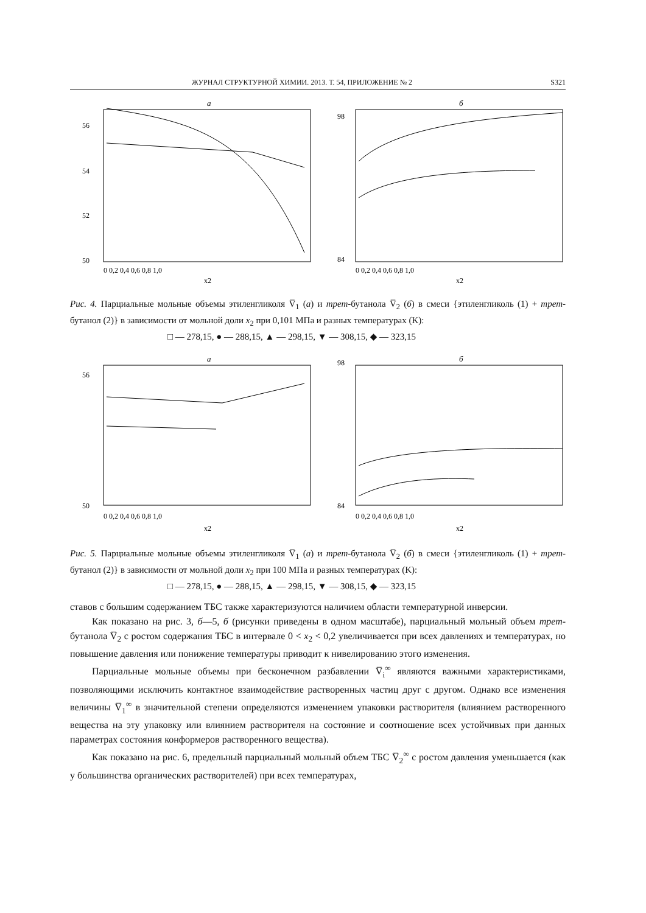ЖУРНАЛ СТРУКТУРНОЙ ХИМИИ. 2013. Т. 54, ПРИЛОЖЕНИЕ № 2 S321
а
56
54
52
50
0 0,2 0,4 0,6 0,8 1,0
x2
б
98
84
0 0,2 0,4 0,6 0,8 1,0
x2
Рис. 4. Парциальные мольные объемы этиленгликоля V̅<sub>1</sub> (а) и трет-бутанола V̅<sub>2</sub> (б) в смеси {этиленгликоль (1) + трет-бутанол (2)} в зависимости от мольной доли x<sub>2</sub> при 0,101 МПа и разных температурах (K):
□ — 278,15, ● — 288,15, ▲ — 298,15, ▼ — 308,15, ◆ — 323,15
а
56
50
0 0,2 0,4 0,6 0,8 1,0
x2
б
98
84
0 0,2 0,4 0,6 0,8 1,0
x2
Рис. 5. Парциальные мольные объемы этиленгликоля V̅<sub>1</sub> (а) и трет-бутанола V̅<sub>2</sub> (б) в смеси {этиленгликоль (1) + трет-бутанол (2)} в зависимости от мольной доли x<sub>2</sub> при 100 МПа и разных температурах (K):
□ — 278,15, ● — 288,15, ▲ — 298,15, ▼ — 308,15, ◆ — 323,15
ставов с большим содержанием ТБС также характеризуются наличием области температурной инверсии.
Как показано на рис. 3, б—5, б (рисунки приведены в одном масштабе), парциальный мольный объем трет-бутанола V̅<sub>2</sub> с ростом содержания ТБС в интервале 0 < x<sub>2</sub> < 0,2 увеличивается при всех давлениях и температурах, но повышение давления или понижение температуры приводит к нивелированию этого изменения.
Парциальные мольные объемы при бесконечном разбавлении V̅<sub>i</sub><sup>∞</sup> являются важными характеристиками, позволяющими исключить контактное взаимодействие растворенных частиц друг с другом. Однако все изменения величины V̅<sub>1</sub><sup>∞</sup> в значительной степени определяются изменением упаковки растворителя (влиянием растворенного вещества на эту упаковку или влиянием растворителя на состояние и соотношение всех устойчивых при данных параметрах состояния конформеров растворенного вещества).
Как показано на рис. 6, предельный парциальный мольный объем ТБС V̅<sub>2</sub><sup>∞</sup> с ростом давления уменьшается (как у большинства органических растворителей) при всех температурах,